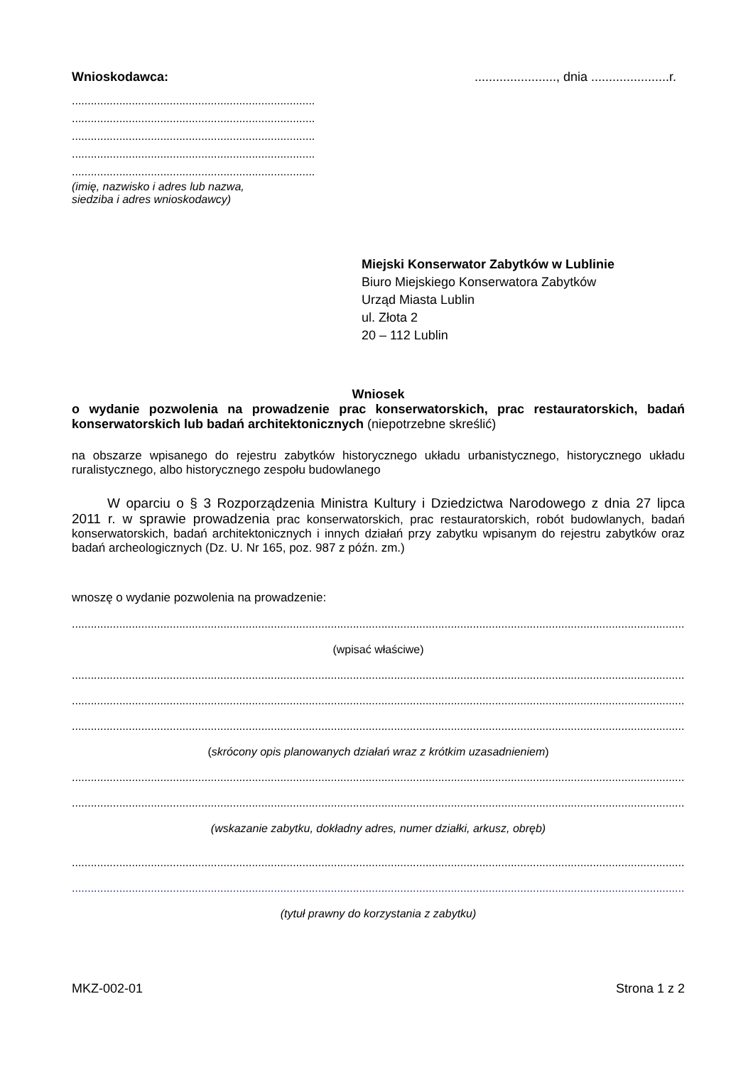Wnioskodawca:......................., dnia ......................r.
.............................................................................
.............................................................................
.............................................................................
.............................................................................
.............................................................................
(imię, nazwisko i adres lub nazwa,
siedziba i adres wnioskodawcy)
Miejski Konserwator Zabytków w Lublinie
Biuro Miejskiego Konserwatora Zabytków
Urząd Miasta Lublin
ul. Złota 2
20 – 112 Lublin
Wniosek
o wydanie pozwolenia na prowadzenie prac konserwatorskich, prac restauratorskich, badań konserwatorskich lub badań architektonicznych (niepotrzebne skreślić)
na obszarze wpisanego do rejestru zabytków historycznego układu urbanistycznego, historycznego układu ruralistycznego, albo historycznego zespołu budowlanego
W oparciu o § 3 Rozporządzenia Ministra Kultury i Dziedzictwa Narodowego z dnia 27 lipca 2011 r. w sprawie prowadzenia prac konserwatorskich, prac restauratorskich, robót budowlanych, badań konserwatorskich, badań architektonicznych i innych działań przy zabytku wpisanym do rejestru zabytków oraz badań archeologicznych (Dz. U. Nr 165, poz. 987 z późn. zm.)
wnoszę o wydanie pozwolenia na prowadzenie:
............................................................................................................................................................................................................
(wpisać właściwe)
............................................................................................................................................................................................................
............................................................................................................................................................................................................
............................................................................................................................................................................................................
(skrócony opis planowanych działań wraz z krótkim uzasadnieniem)
............................................................................................................................................................................................................
............................................................................................................................................................................................................
(wskazanie zabytku, dokładny adres, numer działki, arkusz, obręb)
............................................................................................................................................................................................................
............................................................................................................................................................................................................
(tytuł prawny do korzystania z zabytku)
MKZ-002-01 Strona 1 z 2